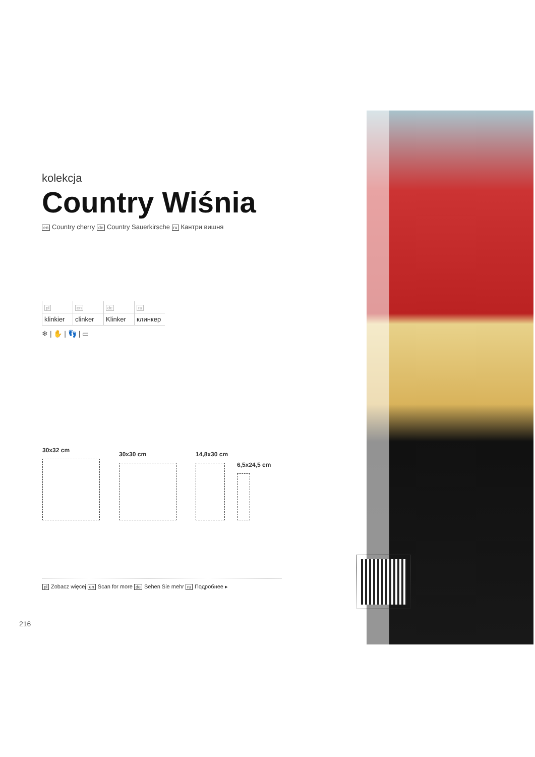kolekcja
Country Wiśnia
en Country cherry de Country Sauerkirsche ru Кантри вишня
| pl | en | de | ru |
| --- | --- | --- | --- |
| klinkier | clinker | Klinker | клинкер |
❄ | ✋ | 👣 | ▭
30x32 cm
30x30 cm 14,8x30 cm
6,5x24,5 cm
pl Zobacz więcej en Scan for more de Sehen Sie mehr ru Подробнее ▸
216